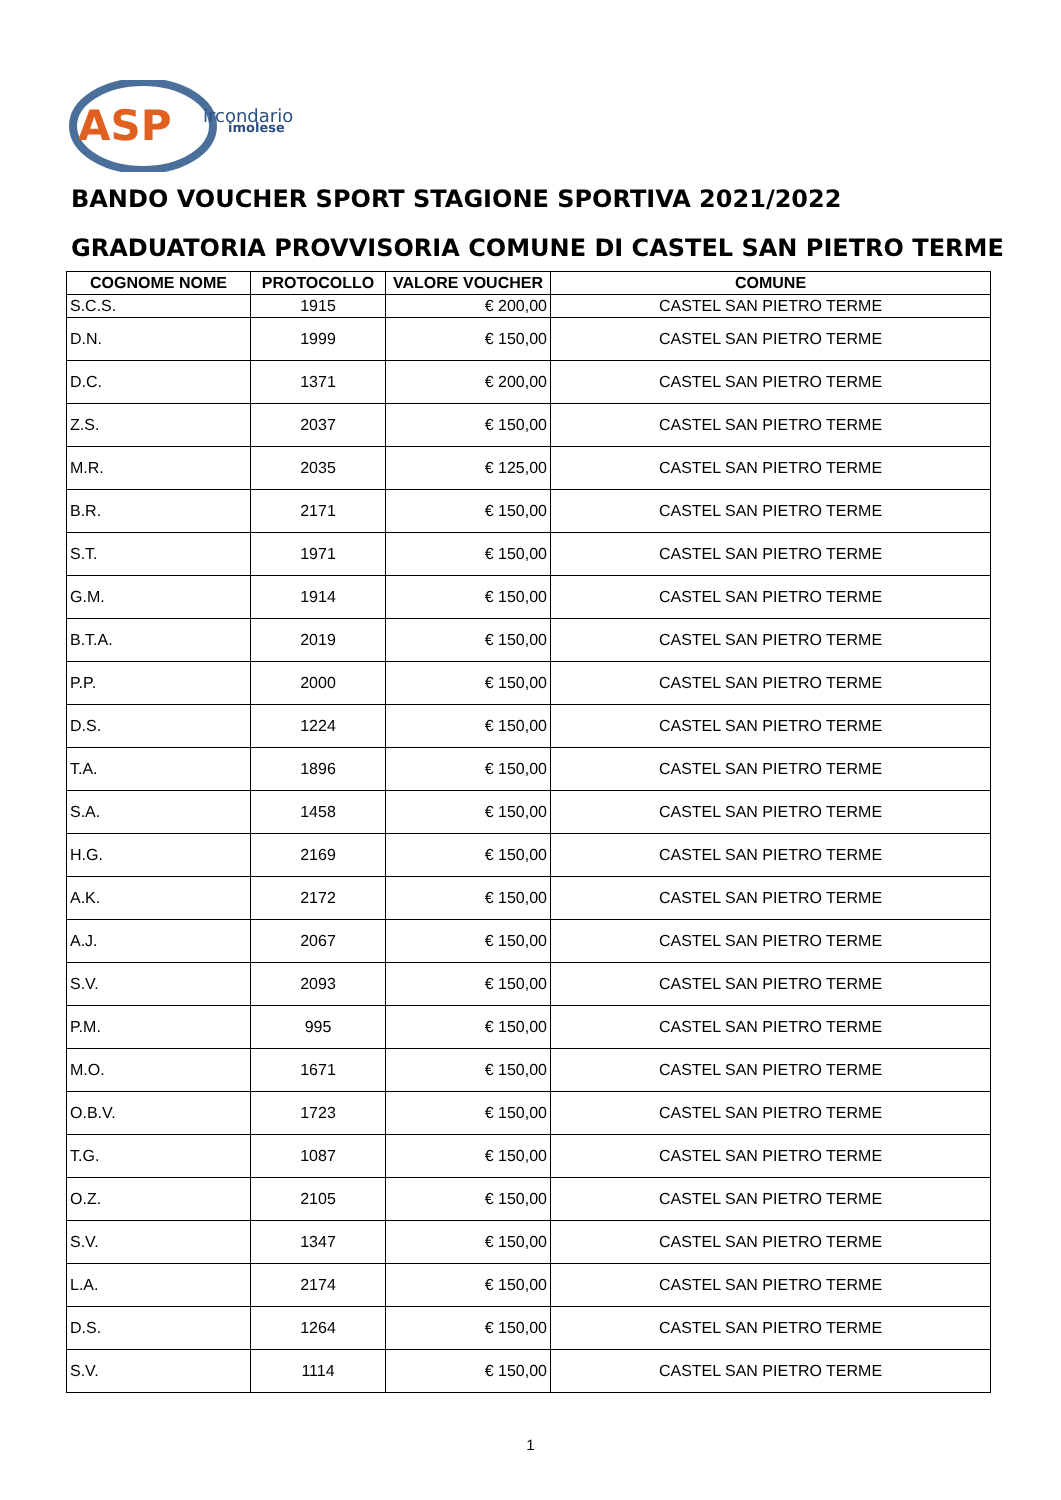ASP
ircondario
imolese
BANDO VOUCHER SPORT STAGIONE SPORTIVA 2021/2022
GRADUATORIA PROVVISORIA COMUNE DI CASTEL SAN PIETRO TERME
| COGNOME NOME | PROTOCOLLO | VALORE VOUCHER | COMUNE |
| --- | --- | --- | --- |
| S.C.S. | 1915 | € 200,00 | CASTEL SAN PIETRO TERME |
| D.N. | 1999 | € 150,00 | CASTEL SAN PIETRO TERME |
| D.C. | 1371 | € 200,00 | CASTEL SAN PIETRO TERME |
| Z.S. | 2037 | € 150,00 | CASTEL SAN PIETRO TERME |
| M.R. | 2035 | € 125,00 | CASTEL SAN PIETRO TERME |
| B.R. | 2171 | € 150,00 | CASTEL SAN PIETRO TERME |
| S.T. | 1971 | € 150,00 | CASTEL SAN PIETRO TERME |
| G.M. | 1914 | € 150,00 | CASTEL SAN PIETRO TERME |
| B.T.A. | 2019 | € 150,00 | CASTEL SAN PIETRO TERME |
| P.P. | 2000 | € 150,00 | CASTEL SAN PIETRO TERME |
| D.S. | 1224 | € 150,00 | CASTEL SAN PIETRO TERME |
| T.A. | 1896 | € 150,00 | CASTEL SAN PIETRO TERME |
| S.A. | 1458 | € 150,00 | CASTEL SAN PIETRO TERME |
| H.G. | 2169 | € 150,00 | CASTEL SAN PIETRO TERME |
| A.K. | 2172 | € 150,00 | CASTEL SAN PIETRO TERME |
| A.J. | 2067 | € 150,00 | CASTEL SAN PIETRO TERME |
| S.V. | 2093 | € 150,00 | CASTEL SAN PIETRO TERME |
| P.M. | 995 | € 150,00 | CASTEL SAN PIETRO TERME |
| M.O. | 1671 | € 150,00 | CASTEL SAN PIETRO TERME |
| O.B.V. | 1723 | € 150,00 | CASTEL SAN PIETRO TERME |
| T.G. | 1087 | € 150,00 | CASTEL SAN PIETRO TERME |
| O.Z. | 2105 | € 150,00 | CASTEL SAN PIETRO TERME |
| S.V. | 1347 | € 150,00 | CASTEL SAN PIETRO TERME |
| L.A. | 2174 | € 150,00 | CASTEL SAN PIETRO TERME |
| D.S. | 1264 | € 150,00 | CASTEL SAN PIETRO TERME |
| S.V. | 1114 | € 150,00 | CASTEL SAN PIETRO TERME |
1